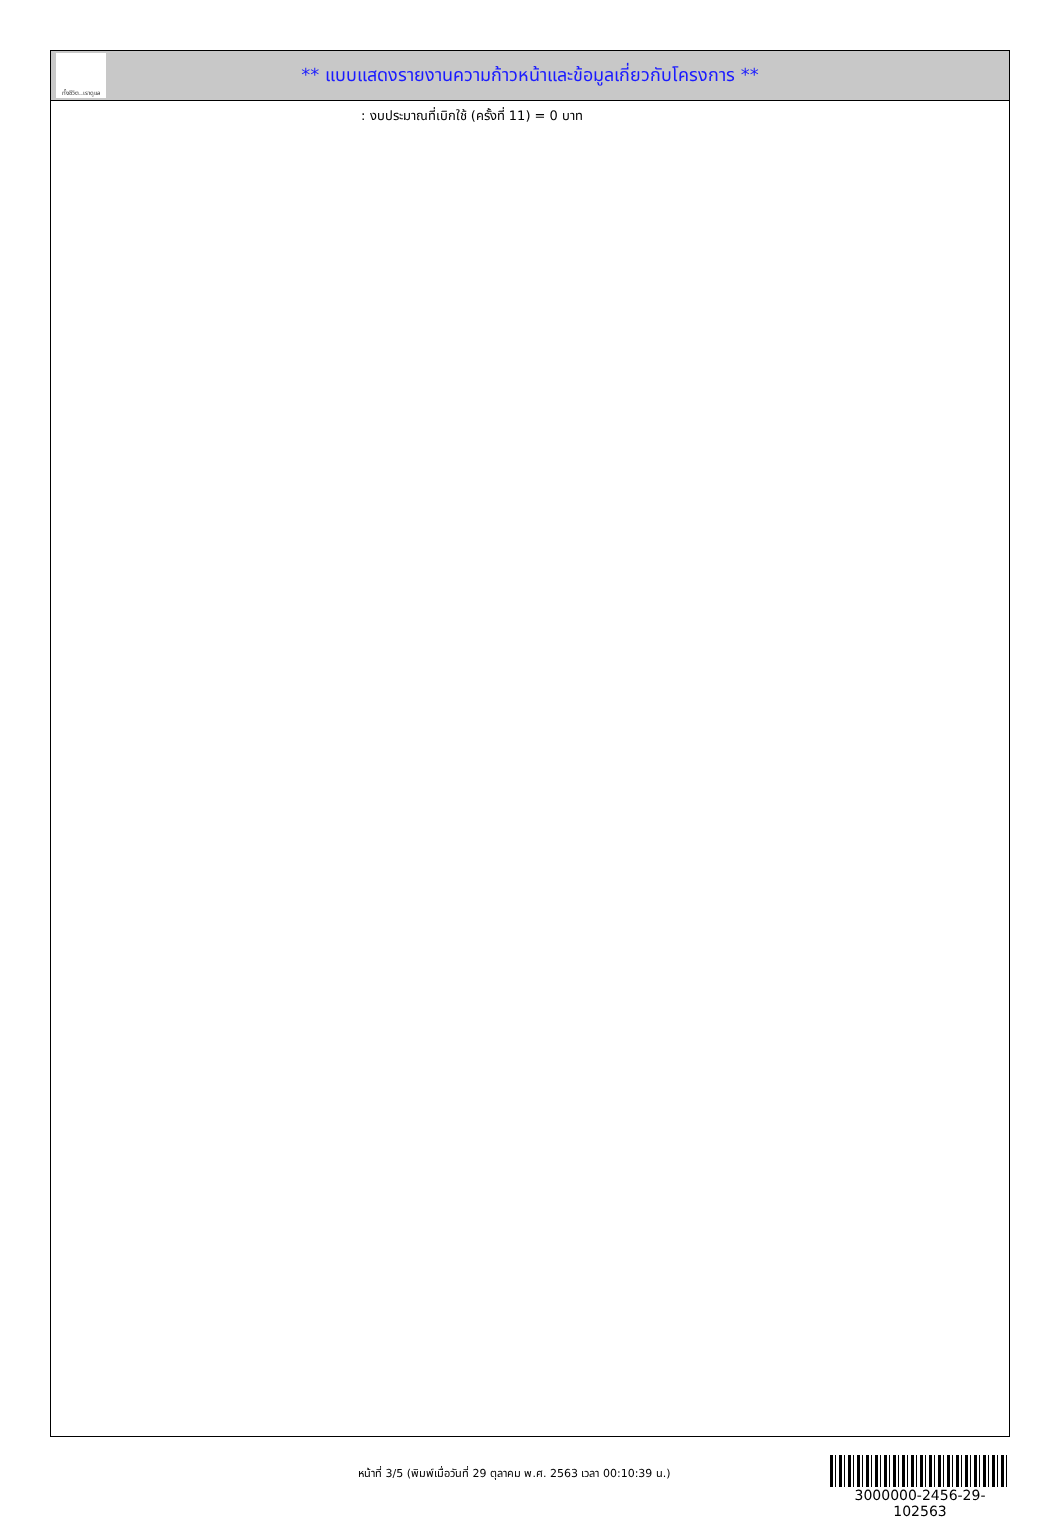ทั้งชีวิต..เราดูแล
** แบบแสดงรายงานความก้าวหน้าและข้อมูลเกี่ยวกับโครงการ **
: งบประมาณที่เบิกใช้ (ครั้งที่ 11) = 0 บาท
หน้าที่ 3/5 (พิมพ์เมื่อวันที่ 29 ตุลาคม พ.ศ. 2563 เวลา 00:10:39 น.)
3000000-2456-29-102563